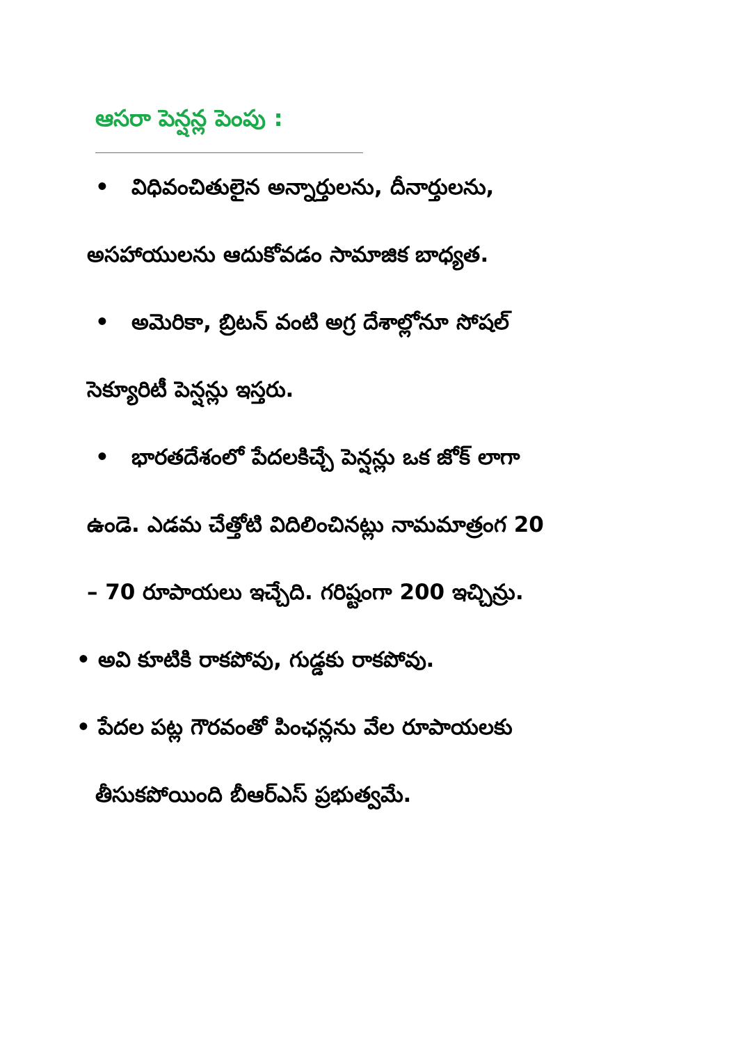ఆసరా పెన్షన్ల పెంపు :
• విధివంచితులైన అన్నార్తులను, దీనార్తులను,
అసహాయులను ఆదుకోవడం సామాజిక బాధ్యత.
• అమెరికా, బ్రిటన్ వంటి అగ్ర దేశాల్లోనూ సోషల్
సెక్యూరిటీ పెన్షన్లు ఇస్తరు.
• భారతదేశంలో పేదలకిచ్చే పెన్షన్లు ఒక జోక్ లాగా
ఉండె. ఎడమ చేత్తోటి విదిలించినట్లు నామమాత్రంగ 20
– 70 రూపాయలు ఇచ్చేది. గరిష్టంగా 200 ఇచ్చిన్రు.
• అవి కూటికి రాకపోవు, గుడ్డకు రాకపోవు.
• పేదల పట్ల గౌరవంతో పింఛన్లను వేల రూపాయలకు
తీసుకపోయింది బీఆర్ఎస్ ప్రభుత్వమే.